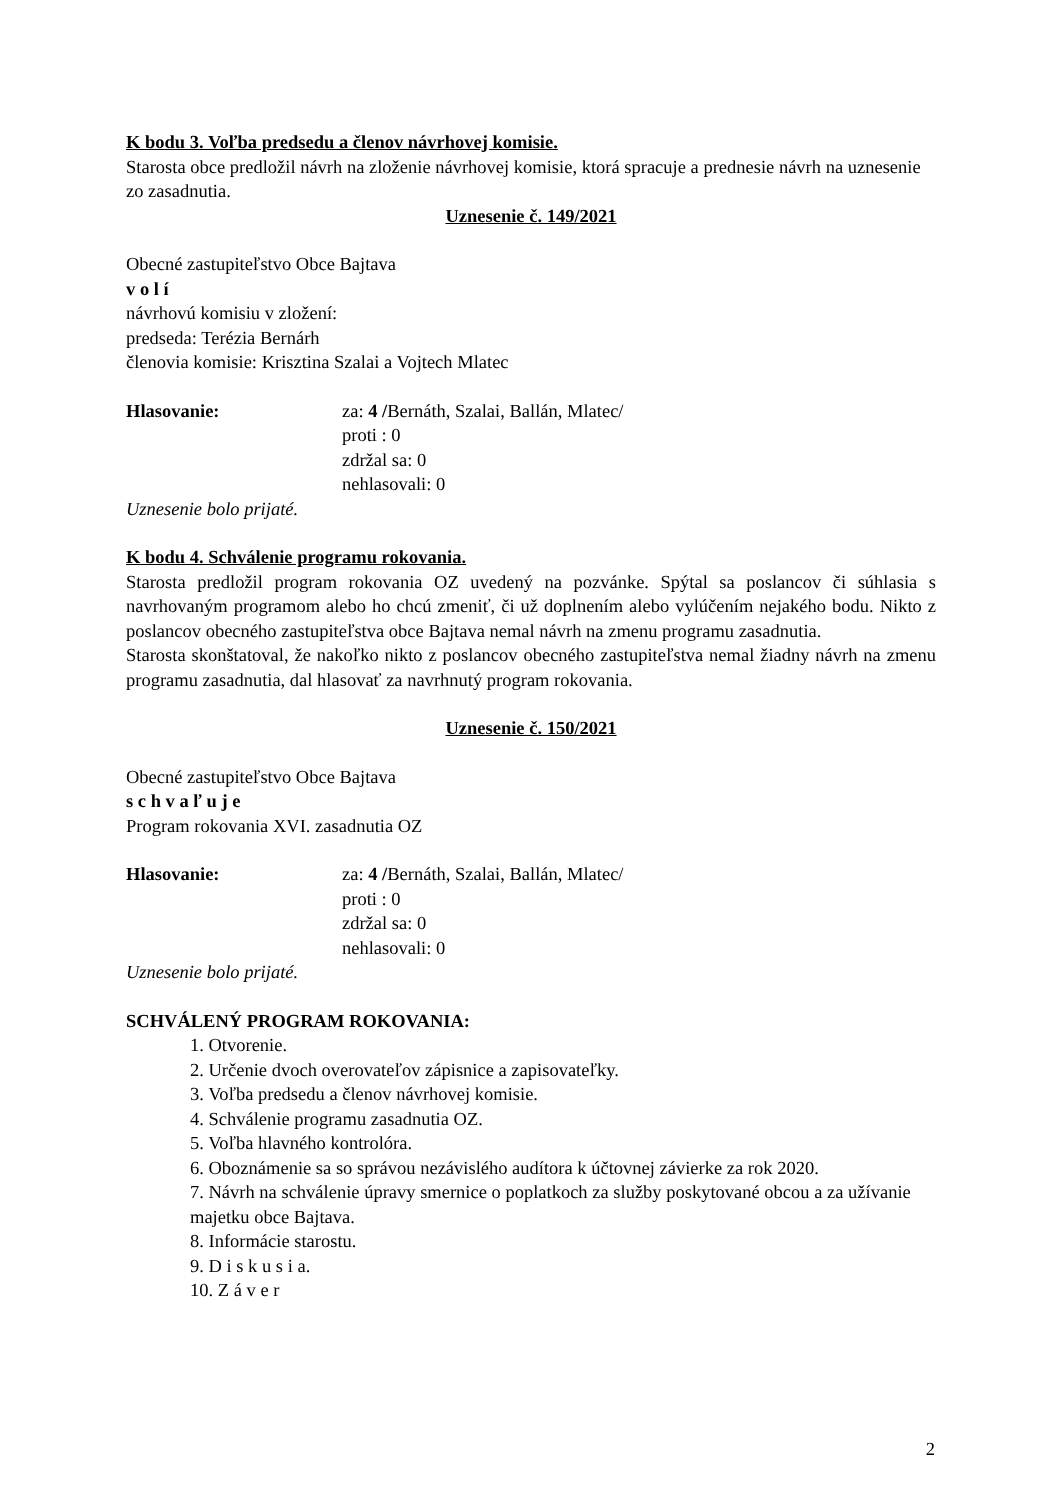K bodu 3. Voľba predsedu a členov návrhovej komisie.
Starosta obce predložil návrh na zloženie návrhovej komisie, ktorá spracuje a prednesie návrh na uznesenie zo zasadnutia.
Uznesenie č. 149/2021
Obecné zastupiteľstvo Obce Bajtava
v o l í
návrhovú komisiu v zložení:
predseda: Terézia Bernárh
členovia komisie: Krisztina Szalai a Vojtech Mlatec
Hlasovanie: za: 4 /Bernáth, Szalai, Ballán, Mlatec/
proti : 0
zdržal sa: 0
nehlasovali: 0
Uznesenie bolo prijaté.
K bodu 4. Schválenie programu rokovania.
Starosta predložil program rokovania OZ uvedený na pozvánke. Spýtal sa poslancov či súhlasia s navrhovaným programom alebo ho chcú zmeniť, či už doplnením alebo vylúčením nejakého bodu. Nikto z poslancov obecného zastupiteľstva obce Bajtava nemal návrh na zmenu programu zasadnutia.
Starosta skonštatoval, že nakoľko nikto z poslancov obecného zastupiteľstva nemal žiadny návrh na zmenu programu zasadnutia, dal hlasovať za navrhnutý program rokovania.
Uznesenie č. 150/2021
Obecné zastupiteľstvo Obce Bajtava
s c h v a ľ u j e
Program rokovania XVI. zasadnutia OZ
Hlasovanie: za: 4 /Bernáth, Szalai, Ballán, Mlatec/
proti : 0
zdržal sa: 0
nehlasovali: 0
Uznesenie bolo prijaté.
SCHVÁLENÝ PROGRAM ROKOVANIA:
1. Otvorenie.
2. Určenie dvoch overovateľov zápisnice a zapisovateľky.
3. Voľba predsedu a členov návrhovej komisie.
4. Schválenie programu zasadnutia OZ.
5. Voľba hlavného kontrolóra.
6. Oboznámenie sa so správou nezávislého audítora k účtovnej závierke za rok 2020.
7. Návrh na schválenie úpravy smernice o poplatkoch za služby poskytované obcou a za užívanie majetku obce Bajtava.
8. Informácie starostu.
9. D i s k u s i a.
10. Z á v e r
2